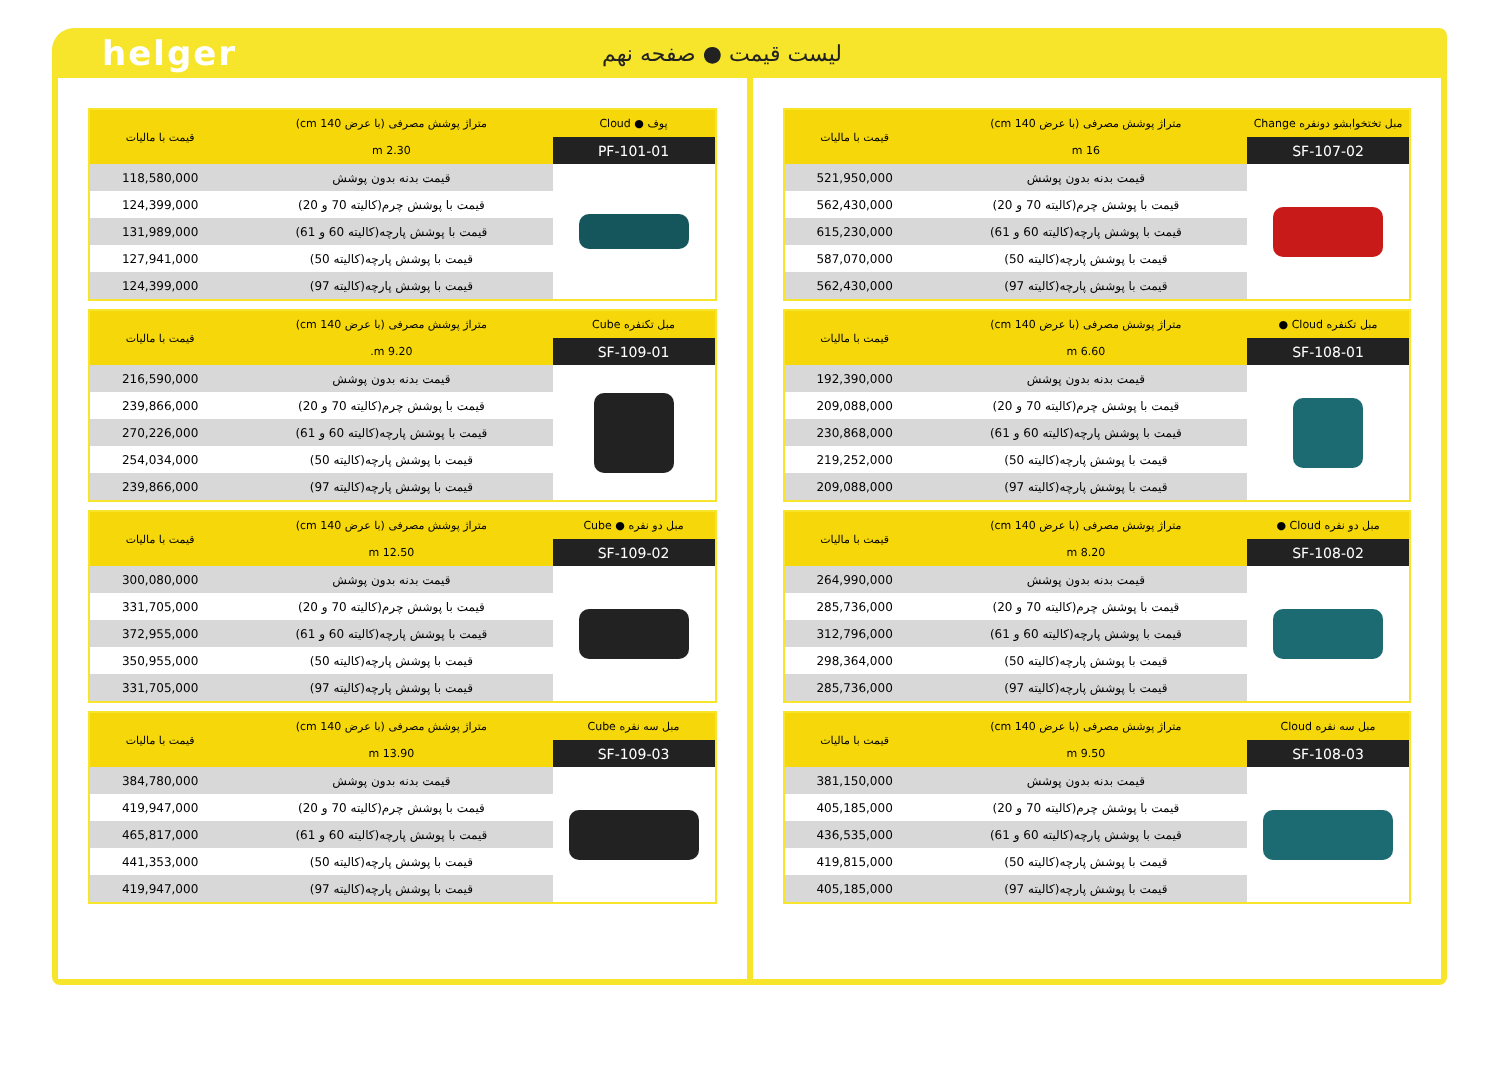helger
لیست قیمت ● صفحه نهم
| مبل تختخوابشو دونفره Change | متراژ پوشش مصرفی (با عرض 140 cm) | قیمت با مالیات |
| --- | --- | --- |
| SF-107-02 | 16 m | |
| | قیمت بدنه بدون پوشش | 521,950,000 |
| | قیمت با پوشش چرم(کالیته 70 و 20) | 562,430,000 |
| | قیمت با پوشش پارچه(کالیته 60 و 61) | 615,230,000 |
| | قیمت با پوشش پارچه(کالیته 50) | 587,070,000 |
| | قیمت با پوشش پارچه(کالیته 97) | 562,430,000 |
| مبل تکنفره Cloud ● | متراژ پوشش مصرفی (با عرض 140 cm) | قیمت با مالیات |
| --- | --- | --- |
| SF-108-01 | 6.60 m | |
| | قیمت بدنه بدون پوشش | 192,390,000 |
| | قیمت با پوشش چرم(کالیته 70 و 20) | 209,088,000 |
| | قیمت با پوشش پارچه(کالیته 60 و 61) | 230,868,000 |
| | قیمت با پوشش پارچه(کالیته 50) | 219,252,000 |
| | قیمت با پوشش پارچه(کالیته 97) | 209,088,000 |
| مبل دو نفره Cloud ● | متراژ پوشش مصرفی (با عرض 140 cm) | قیمت با مالیات |
| --- | --- | --- |
| SF-108-02 | 8.20 m | |
| | قیمت بدنه بدون پوشش | 264,990,000 |
| | قیمت با پوشش چرم(کالیته 70 و 20) | 285,736,000 |
| | قیمت با پوشش پارچه(کالیته 60 و 61) | 312,796,000 |
| | قیمت با پوشش پارچه(کالیته 50) | 298,364,000 |
| | قیمت با پوشش پارچه(کالیته 97) | 285,736,000 |
| مبل سه نفره Cloud | متراژ پوشش مصرفی (با عرض 140 cm) | قیمت با مالیات |
| --- | --- | --- |
| SF-108-03 | 9.50 m | |
| | قیمت بدنه بدون پوشش | 381,150,000 |
| | قیمت با پوشش چرم(کالیته 70 و 20) | 405,185,000 |
| | قیمت با پوشش پارچه(کالیته 60 و 61) | 436,535,000 |
| | قیمت با پوشش پارچه(کالیته 50) | 419,815,000 |
| | قیمت با پوشش پارچه(کالیته 97) | 405,185,000 |
| پوف ● Cloud | متراژ پوشش مصرفی (با عرض 140 cm) | قیمت با مالیات |
| --- | --- | --- |
| PF-101-01 | 2.30 m | |
| | قیمت بدنه بدون پوشش | 118,580,000 |
| | قیمت با پوشش چرم(کالیته 70 و 20) | 124,399,000 |
| | قیمت با پوشش پارچه(کالیته 60 و 61) | 131,989,000 |
| | قیمت با پوشش پارچه(کالیته 50) | 127,941,000 |
| | قیمت با پوشش پارچه(کالیته 97) | 124,399,000 |
| مبل تکنفره Cube | متراژ پوشش مصرفی (با عرض 140 cm) | قیمت با مالیات |
| --- | --- | --- |
| SF-109-01 | 9.20 m. | |
| | قیمت بدنه بدون پوشش | 216,590,000 |
| | قیمت با پوشش چرم(کالیته 70 و 20) | 239,866,000 |
| | قیمت با پوشش پارچه(کالیته 60 و 61) | 270,226,000 |
| | قیمت با پوشش پارچه(کالیته 50) | 254,034,000 |
| | قیمت با پوشش پارچه(کالیته 97) | 239,866,000 |
| مبل دو نفره ● Cube | متراژ پوشش مصرفی (با عرض 140 cm) | قیمت با مالیات |
| --- | --- | --- |
| SF-109-02 | 12.50 m | |
| | قیمت بدنه بدون پوشش | 300,080,000 |
| | قیمت با پوشش چرم(کالیته 70 و 20) | 331,705,000 |
| | قیمت با پوشش پارچه(کالیته 60 و 61) | 372,955,000 |
| | قیمت با پوشش پارچه(کالیته 50) | 350,955,000 |
| | قیمت با پوشش پارچه(کالیته 97) | 331,705,000 |
| مبل سه نفره Cube | متراژ پوشش مصرفی (با عرض 140 cm) | قیمت با مالیات |
| --- | --- | --- |
| SF-109-03 | 13.90 m | |
| | قیمت بدنه بدون پوشش | 384,780,000 |
| | قیمت با پوشش چرم(کالیته 70 و 20) | 419,947,000 |
| | قیمت با پوشش پارچه(کالیته 60 و 61) | 465,817,000 |
| | قیمت با پوشش پارچه(کالیته 50) | 441,353,000 |
| | قیمت با پوشش پارچه(کالیته 97) | 419,947,000 |